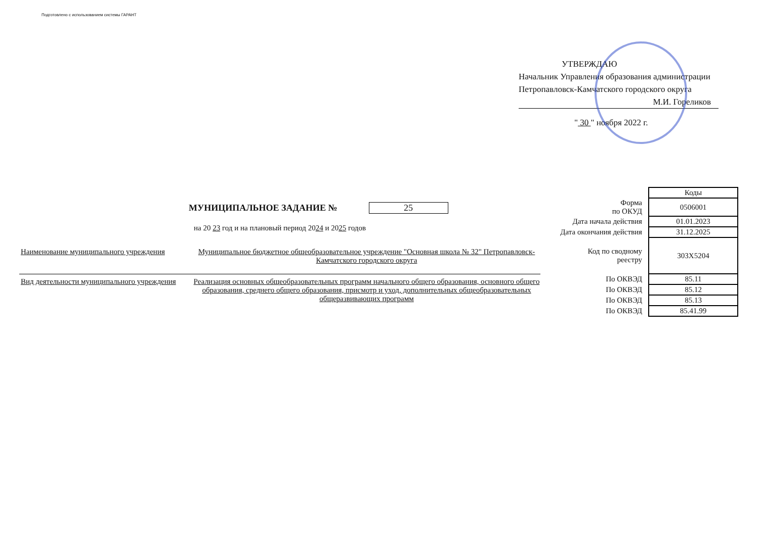Подготовлено с использованием системы ГАРАНТ
УТВЕРЖДАЮ
Начальник Управления образования администрации Петропавловск-Камчатского городского округа
М.И. Гореликов
" 30 " ноября 2022 г.
МУНИЦИПАЛЬНОЕ ЗАДАНИЕ № 25
на 20 23 год и на плановый период 2024 и 2025 годов
Наименование муниципального учреждения
Муниципальное бюджетное общеобразовательное учреждение "Основная школа № 32" Петропавловск-Камчатского городского округа
Вид деятельности муниципального учреждения
Реализация основных общеобразовательных программ начального общего образования, основного общего образования, среднего общего образования, присмотр и уход, дополнительных общеобразовательных общеразвивающих программ
| | Коды |
| Форма по ОКУД | 0506001 |
| Дата начала действия | 01.01.2023 |
| Дата окончания действия | 31.12.2025 |
| Код по сводному реестру | 303Х5204 |
| По ОКВЭД | 85.11 |
| По ОКВЭД | 85.12 |
| По ОКВЭД | 85.13 |
| По ОКВЭД | 85.41.99 |